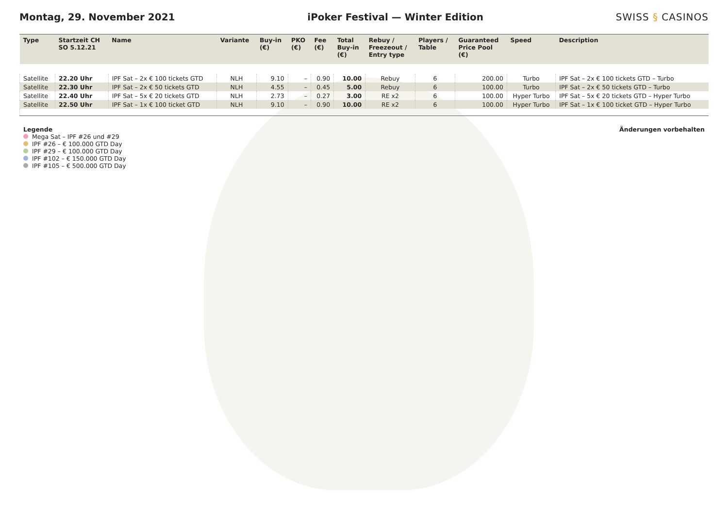Montag, 29. November 2021
iPoker Festival — Winter Edition
SWISS § CASINOS
| Type | Startzeit CH SO 5.12.21 | Name | Variante | Buy-in (€) | PKO (€) | Fee (€) | Total Buy-in (€) | Rebuy / Freezeout / Entry type | Players / Table | Guaranteed Price Pool (€) | Speed | Description |
| --- | --- | --- | --- | --- | --- | --- | --- | --- | --- | --- | --- | --- |
| Satellite | 22.20 Uhr | IPF Sat – 2x € 100 tickets GTD | NLH | 9.10 | – | 0.90 | 10.00 | Rebuy | 6 | 200.00 | Turbo | IPF Sat – 2x € 100 tickets GTD – Turbo |
| Satellite | 22.30 Uhr | IPF Sat – 2x € 50 tickets GTD | NLH | 4.55 | – | 0.45 | 5.00 | Rebuy | 6 | 100.00 | Turbo | IPF Sat – 2x € 50 tickets GTD – Turbo |
| Satellite | 22.40 Uhr | IPF Sat – 5x € 20 tickets GTD | NLH | 2.73 | – | 0.27 | 3.00 | RE x2 | 6 | 100.00 | Hyper Turbo | IPF Sat – 5x € 20 tickets GTD – Hyper Turbo |
| Satellite | 22.50 Uhr | IPF Sat – 1x € 100 ticket GTD | NLH | 9.10 | – | 0.90 | 10.00 | RE x2 | 6 | 100.00 | Hyper Turbo | IPF Sat – 1x € 100 ticket GTD – Hyper Turbo |
Legende
Mega Sat – IPF #26 und #29
IPF #26 – € 100.000 GTD Day
IPF #29 – € 100.000 GTD Day
IPF #102 – € 150.000 GTD Day
IPF #105 – € 500.000 GTD Day
Änderungen vorbehalten